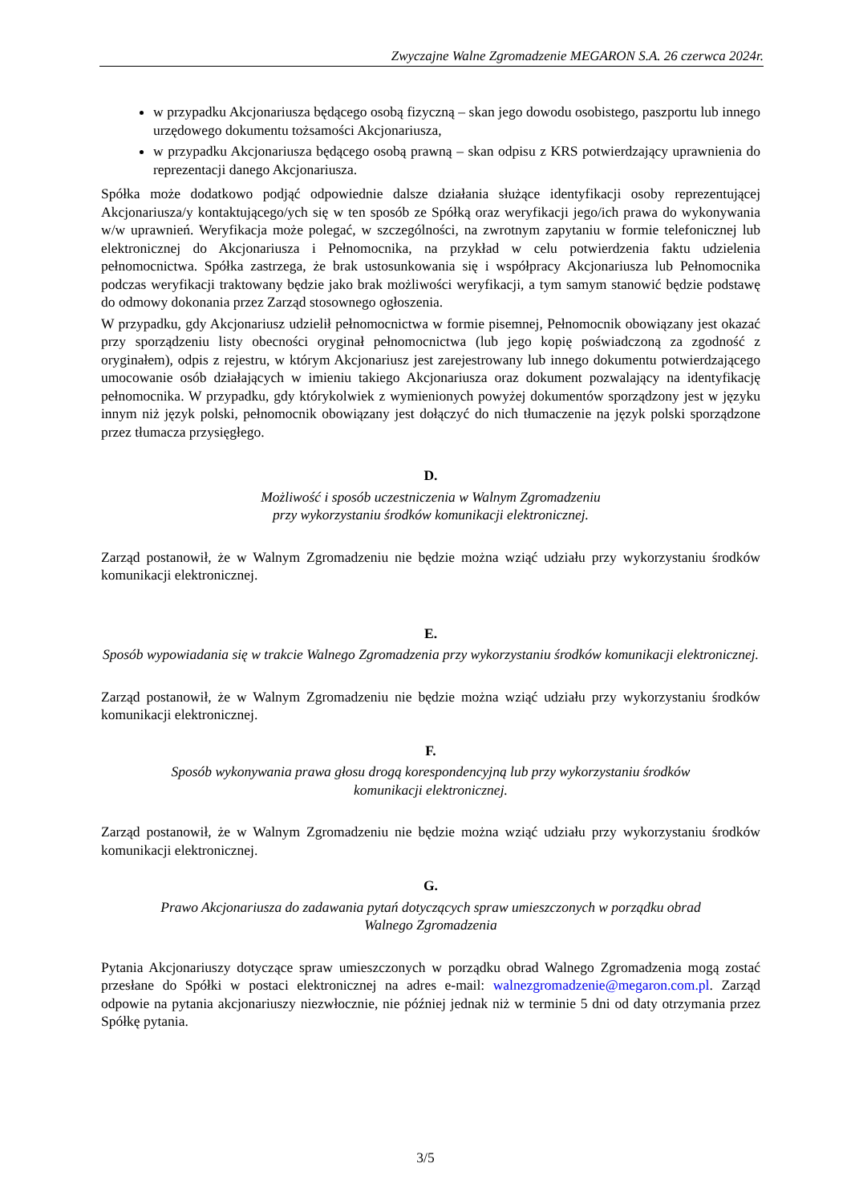Zwyczajne Walne Zgromadzenie MEGARON S.A. 26 czerwca 2024r.
w przypadku Akcjonariusza będącego osobą fizyczną – skan jego dowodu osobistego, paszportu lub innego urzędowego dokumentu tożsamości Akcjonariusza,
w przypadku Akcjonariusza będącego osobą prawną – skan odpisu z KRS potwierdzający uprawnienia do reprezentacji danego Akcjonariusza.
Spółka może dodatkowo podjąć odpowiednie dalsze działania służące identyfikacji osoby reprezentującej Akcjonariusza/y kontaktującego/ych się w ten sposób ze Spółką oraz weryfikacji jego/ich prawa do wykonywania w/w uprawnień. Weryfikacja może polegać, w szczególności, na zwrotnym zapytaniu w formie telefonicznej lub elektronicznej do Akcjonariusza i Pełnomocnika, na przykład w celu potwierdzenia faktu udzielenia pełnomocnictwa. Spółka zastrzega, że brak ustosunkowania się i współpracy Akcjonariusza lub Pełnomocnika podczas weryfikacji traktowany będzie jako brak możliwości weryfikacji, a tym samym stanowić będzie podstawę do odmowy dokonania przez Zarząd stosownego ogłoszenia.
W przypadku, gdy Akcjonariusz udzielił pełnomocnictwa w formie pisemnej, Pełnomocnik obowiązany jest okazać przy sporządzeniu listy obecności oryginał pełnomocnictwa (lub jego kopię poświadczoną za zgodność z oryginałem), odpis z rejestru, w którym Akcjonariusz jest zarejestrowany lub innego dokumentu potwierdzającego umocowanie osób działających w imieniu takiego Akcjonariusza oraz dokument pozwalający na identyfikację pełnomocnika. W przypadku, gdy którykolwiek z wymienionych powyżej dokumentów sporządzony jest w języku innym niż język polski, pełnomocnik obowiązany jest dołączyć do nich tłumaczenie na język polski sporządzone przez tłumacza przysięgłego.
D.
Możliwość i sposób uczestniczenia w Walnym Zgromadzeniu
przy wykorzystaniu środków komunikacji elektronicznej.
Zarząd postanowił, że w Walnym Zgromadzeniu nie będzie można wziąć udziału przy wykorzystaniu środków komunikacji elektronicznej.
E.
Sposób wypowiadania się w trakcie Walnego Zgromadzenia przy wykorzystaniu środków komunikacji elektronicznej.
Zarząd postanowił, że w Walnym Zgromadzeniu nie będzie można wziąć udziału przy wykorzystaniu środków komunikacji elektronicznej.
F.
Sposób wykonywania prawa głosu drogą korespondencyjną lub przy wykorzystaniu środków
komunikacji elektronicznej.
Zarząd postanowił, że w Walnym Zgromadzeniu nie będzie można wziąć udziału przy wykorzystaniu środków komunikacji elektronicznej.
G.
Prawo Akcjonariusza do zadawania pytań dotyczących spraw umieszczonych w porządku obrad
Walnego Zgromadzenia
Pytania Akcjonariuszy dotyczące spraw umieszczonych w porządku obrad Walnego Zgromadzenia mogą zostać przesłane do Spółki w postaci elektronicznej na adres e-mail: walnezgromadzenie@megaron.com.pl. Zarząd odpowie na pytania akcjonariuszy niezwłocznie, nie później jednak niż w terminie 5 dni od daty otrzymania przez Spółkę pytania.
3/5